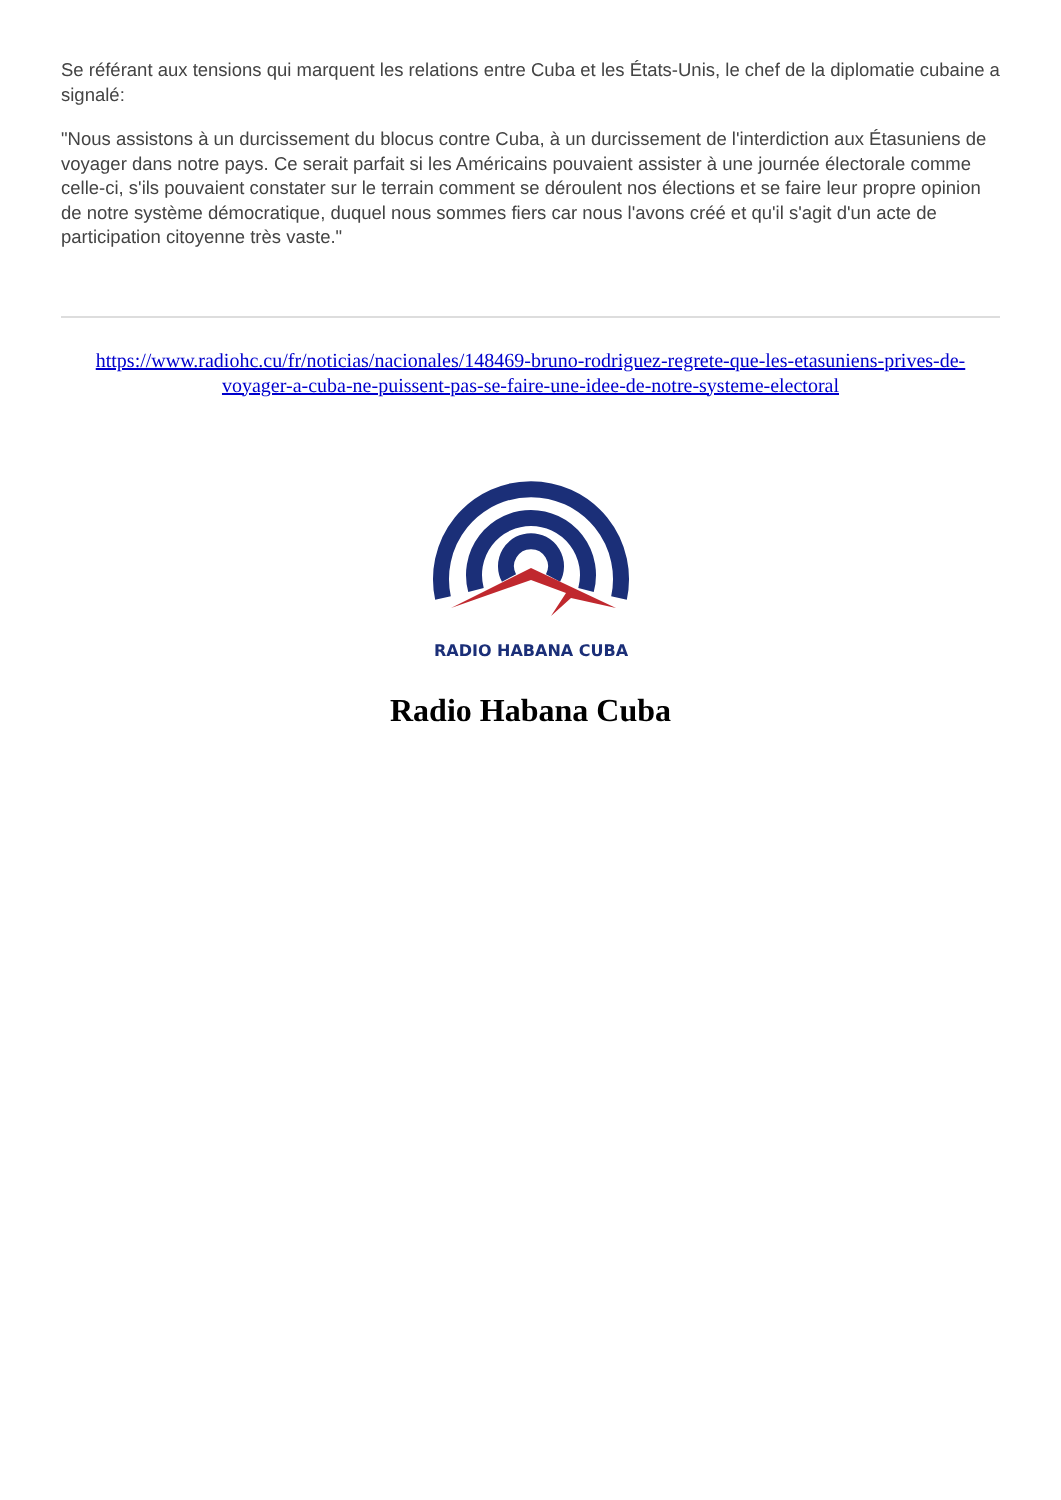Se référant aux tensions qui marquent les relations entre Cuba et les États-Unis, le chef de la diplomatie cubaine a signalé:
"Nous assistons à un durcissement du blocus contre Cuba, à un durcissement de l'interdiction aux Étasuniens de voyager dans notre pays. Ce serait parfait si les Américains pouvaient assister à une journée électorale comme celle-ci, s'ils pouvaient constater sur le terrain comment se déroulent nos élections et se faire leur propre opinion de notre système démocratique, duquel nous sommes fiers car nous l'avons créé et qu'il s'agit d'un acte de participation citoyenne très vaste."
https://www.radiohc.cu/fr/noticias/nacionales/148469-bruno-rodriguez-regrete-que-les-etasuniens-prives-de-voyager-a-cuba-ne-puissent-pas-se-faire-une-idee-de-notre-systeme-electoral
RADIO HABANA CUBA
Radio Habana Cuba